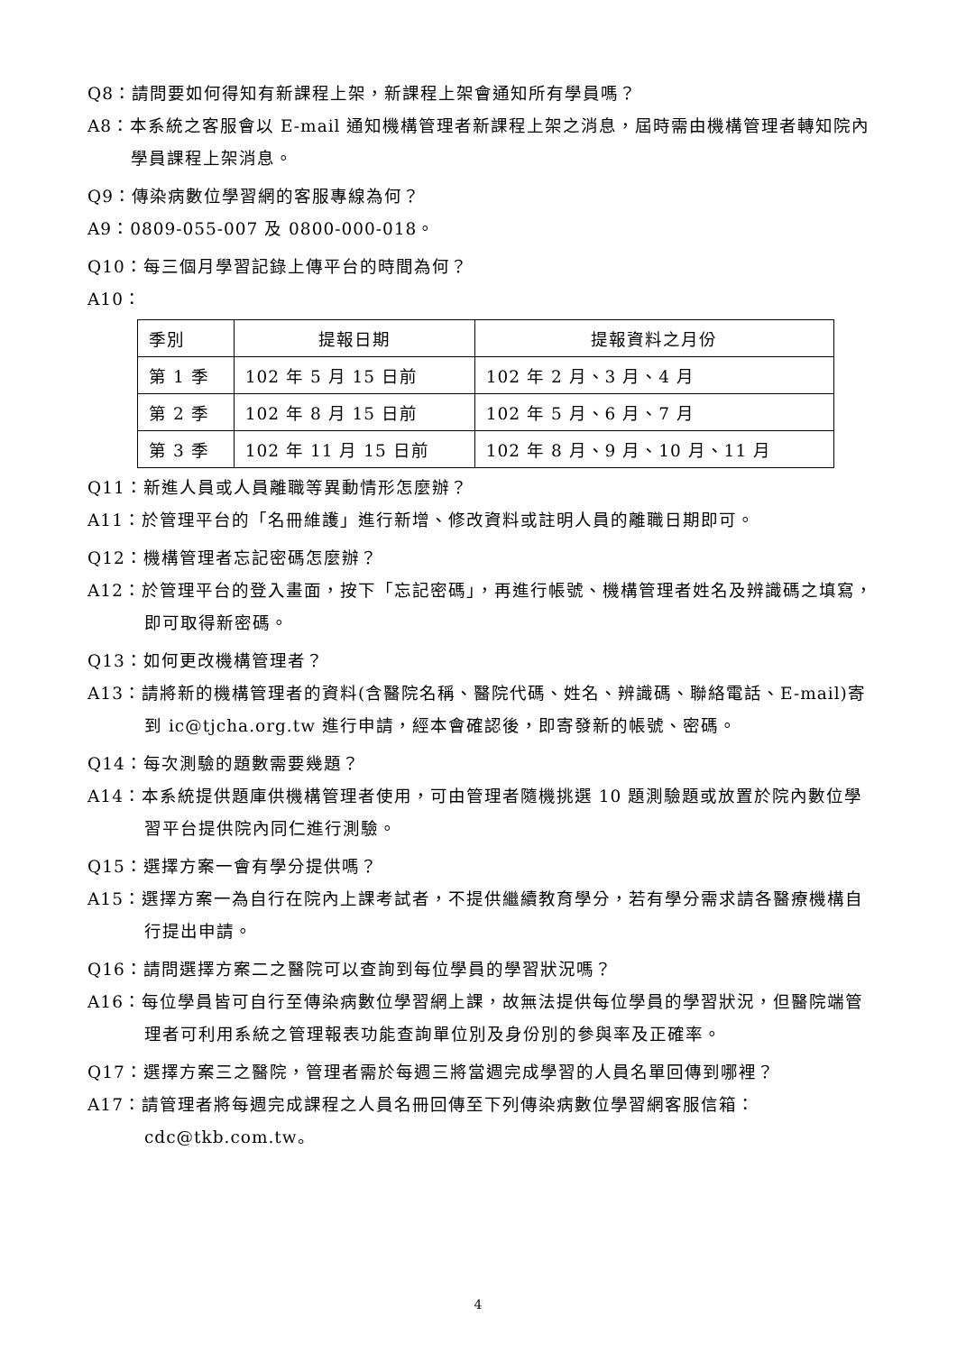Q8：請問要如何得知有新課程上架，新課程上架會通知所有學員嗎？
A8：本系統之客服會以 E-mail 通知機構管理者新課程上架之消息，屆時需由機構管理者轉知院內學員課程上架消息。
Q9：傳染病數位學習網的客服專線為何？
A9：0809-055-007 及 0800-000-018。
Q10：每三個月學習記錄上傳平台的時間為何？
A10：
| 季別 | 提報日期 | 提報資料之月份 |
| 第 1 季 | 102 年 5 月 15 日前 | 102 年 2 月、3 月、4 月 |
| 第 2 季 | 102 年 8 月 15 日前 | 102 年 5 月、6 月、7 月 |
| 第 3 季 | 102 年 11 月 15 日前 | 102 年 8 月、9 月、10 月、11 月 |
Q11：新進人員或人員離職等異動情形怎麼辦？
A11：於管理平台的「名冊維護」進行新增、修改資料或註明人員的離職日期即可。
Q12：機構管理者忘記密碼怎麼辦？
A12：於管理平台的登入畫面，按下「忘記密碼」，再進行帳號、機構管理者姓名及辨識碼之填寫，即可取得新密碼。
Q13：如何更改機構管理者？
A13：請將新的機構管理者的資料(含醫院名稱、醫院代碼、姓名、辨識碼、聯絡電話、E-mail)寄到 ic@tjcha.org.tw 進行申請，經本會確認後，即寄發新的帳號、密碼。
Q14：每次測驗的題數需要幾題？
A14：本系統提供題庫供機構管理者使用，可由管理者隨機挑選 10 題測驗題或放置於院內數位學習平台提供院內同仁進行測驗。
Q15：選擇方案一會有學分提供嗎？
A15：選擇方案一為自行在院內上課考試者，不提供繼續教育學分，若有學分需求請各醫療機構自行提出申請。
Q16：請問選擇方案二之醫院可以查詢到每位學員的學習狀況嗎？
A16：每位學員皆可自行至傳染病數位學習網上課，故無法提供每位學員的學習狀況，但醫院端管理者可利用系統之管理報表功能查詢單位別及身份別的參與率及正確率。
Q17：選擇方案三之醫院，管理者需於每週三將當週完成學習的人員名單回傳到哪裡？
A17：請管理者將每週完成課程之人員名冊回傳至下列傳染病數位學習網客服信箱：cdc@tkb.com.tw。
4